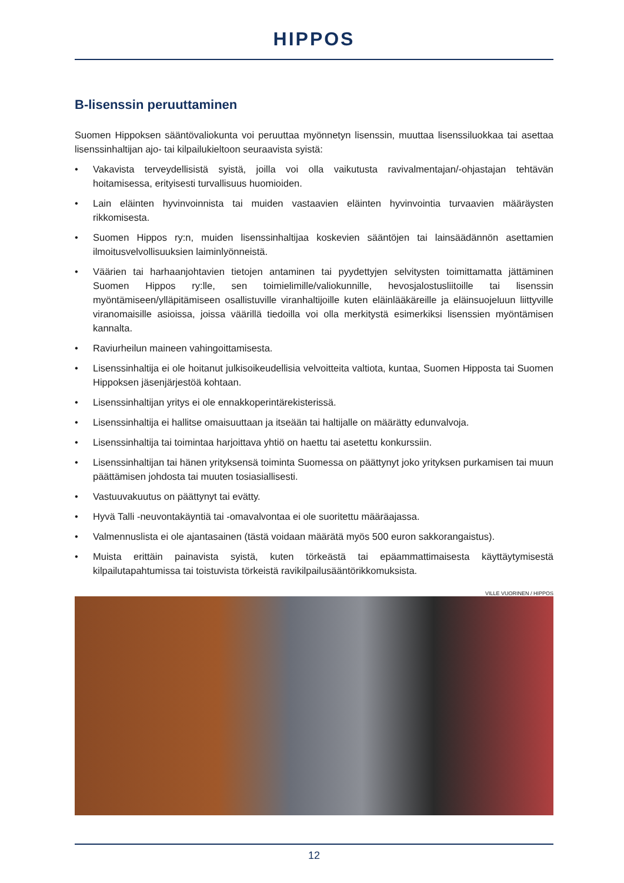HIPPOS
B-lisenssin peruuttaminen
Suomen Hippoksen sääntövaliokunta voi peruuttaa myönnetyn lisenssin, muuttaa lisenssiluokkaa tai asettaa lisenssinhaltijan ajo- tai kilpailukieltoon seuraavista syistä:
• Vakavista terveydellisistä syistä, joilla voi olla vaikutusta ravivalmentajan/-ohjastajan tehtävän hoitamisessa, erityisesti turvallisuus huomioiden.
• Lain eläinten hyvinvoinnista tai muiden vastaavien eläinten hyvinvointia turvaavien määräysten rikkomisesta.
• Suomen Hippos ry:n, muiden lisenssinhaltijaa koskevien sääntöjen tai lainsäädännön asettamien ilmoitusvelvollisuuksien laiminlyönneistä.
• Väärien tai harhaanjohtavien tietojen antaminen tai pyydettyjen selvitysten toimittamatta jättäminen Suomen Hippos ry:lle, sen toimielimille/valiokunnille, hevosjalostusliitoille tai lisenssin myöntämiseen/ylläpitämiseen osallistuville viranhaltijoille kuten eläinlääkäreille ja eläinsuojeluun liittyville viranomaisille asioissa, joissa väärillä tiedoilla voi olla merkitystä esimerkiksi lisenssien myöntämisen kannalta.
• Raviurheilun maineen vahingoittamisesta.
• Lisenssinhaltija ei ole hoitanut julkisoikeudellisia velvoitteita valtiota, kuntaa, Suomen Hipposta tai Suomen Hippoksen jäsenjärjestöä kohtaan.
• Lisenssinhaltijan yritys ei ole ennakkoperintärekisterissä.
• Lisenssinhaltija ei hallitse omaisuuttaan ja itseään tai haltijalle on määrätty edunvalvoja.
• Lisenssinhaltija tai toimintaa harjoittava yhtiö on haettu tai asetettu konkurssiin.
• Lisenssinhaltijan tai hänen yrityksensä toiminta Suomessa on päättynyt joko yrityksen purkamisen tai muun päättämisen johdosta tai muuten tosiasiallisesti.
• Vastuuvakuutus on päättynyt tai evätty.
• Hyvä Talli -neuvontakäyntiä tai -omavalvontaa ei ole suoritettu määräajassa.
• Valmennuslista ei ole ajantasainen (tästä voidaan määrätä myös 500 euron sakkorangaistus).
• Muista erittäin painavista syistä, kuten törkeästä tai epäammattimaisesta käyttäytymisestä kilpailutapahtumissa tai toistuvista törkeistä ravikilpailusääntörikkomuksista.
VILLE VUORINEN / HIPPOS
12